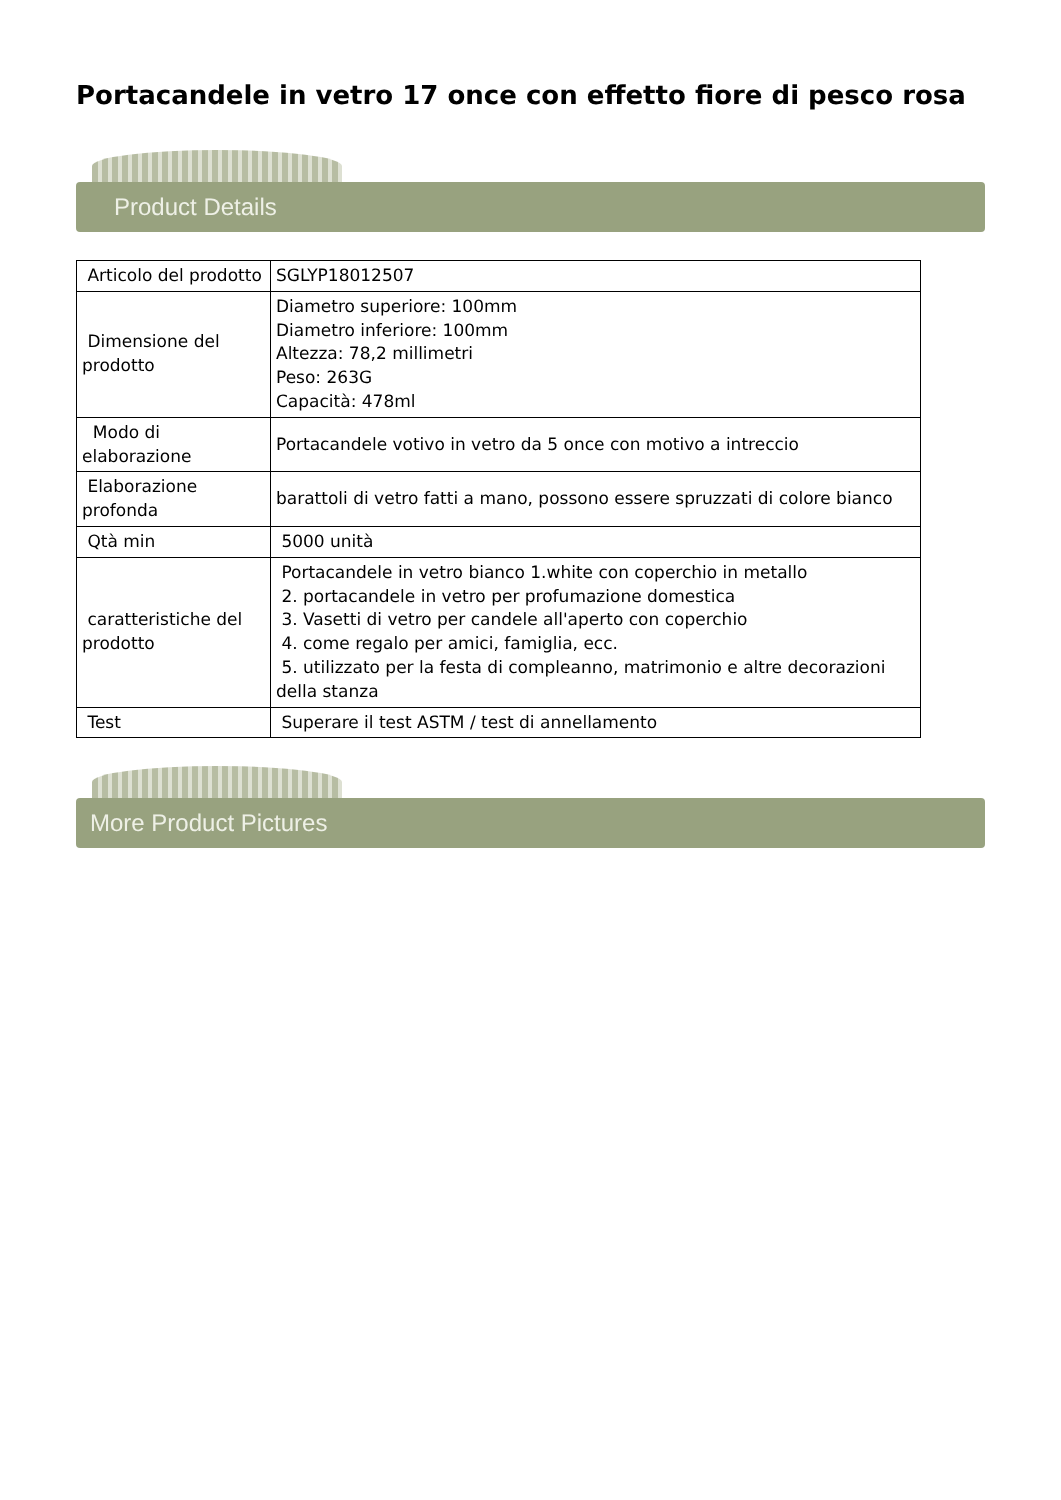Portacandele in vetro 17 once con effetto fiore di pesco rosa
Product Details
| Articolo del prodotto | SGLYP18012507 |
| Dimensione del prodotto | Diametro superiore: 100mm Diametro inferiore: 100mm Altezza: 78,2 millimetri Peso: 263G Capacità: 478ml |
| Modo di elaborazione | Portacandele votivo in vetro da 5 once con motivo a intreccio |
| Elaborazione profonda | barattoli di vetro fatti a mano, possono essere spruzzati di colore bianco |
| Qtà min | 5000 unità |
| caratteristiche del prodotto | Portacandele in vetro bianco 1.white con coperchio in metallo 2. portacandele in vetro per profumazione domestica 3. Vasetti di vetro per candele all'aperto con coperchio 4. come regalo per amici, famiglia, ecc. 5. utilizzato per la festa di compleanno, matrimonio e altre decorazioni della stanza |
| Test | Superare il test ASTM / test di annellamento |
More Product Pictures